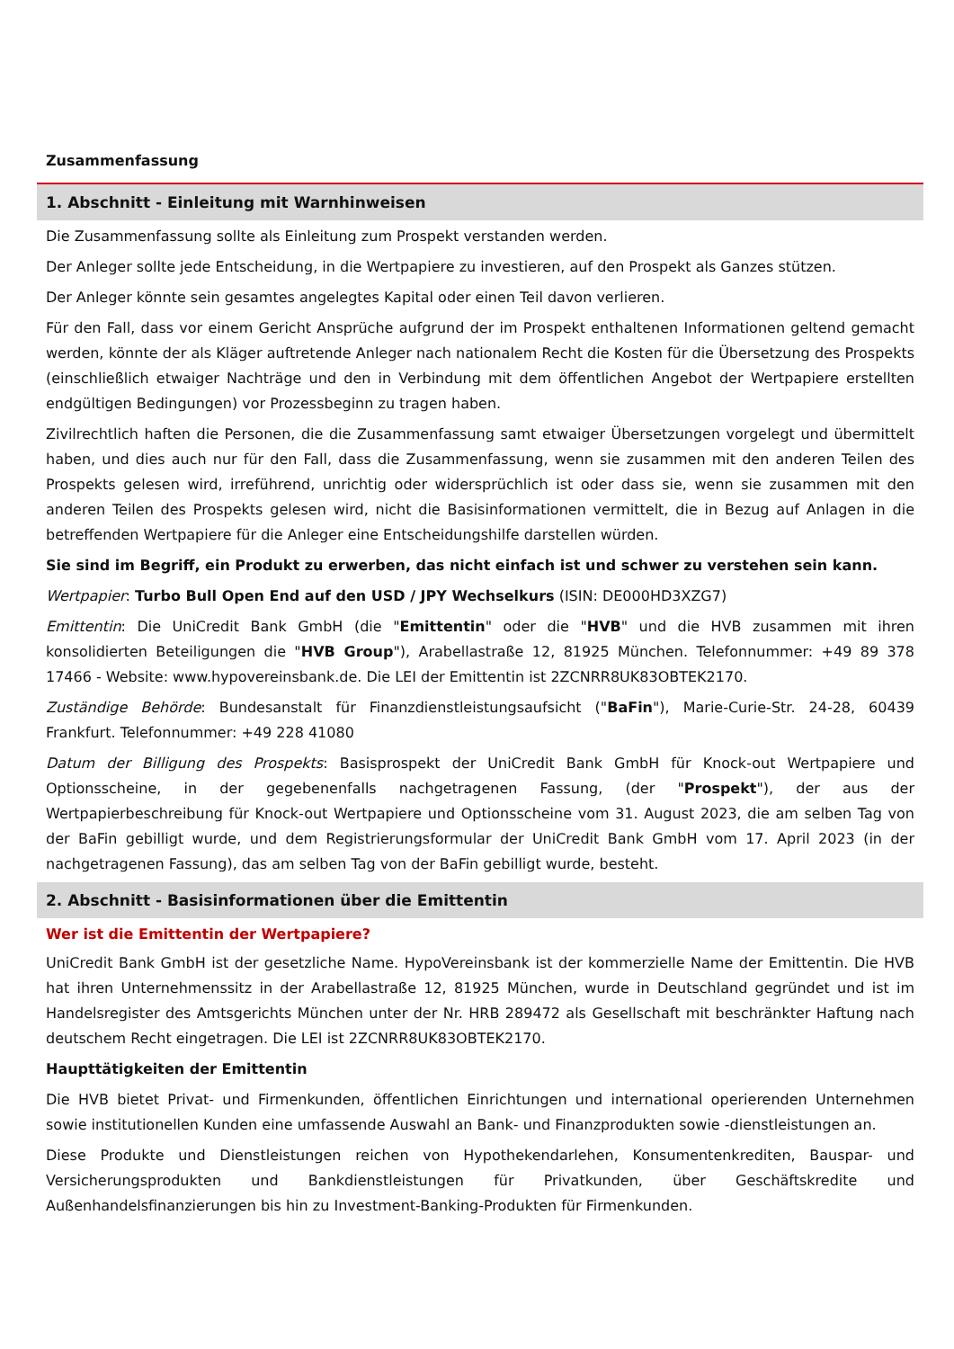Zusammenfassung
1. Abschnitt - Einleitung mit Warnhinweisen
Die Zusammenfassung sollte als Einleitung zum Prospekt verstanden werden.
Der Anleger sollte jede Entscheidung, in die Wertpapiere zu investieren, auf den Prospekt als Ganzes stützen.
Der Anleger könnte sein gesamtes angelegtes Kapital oder einen Teil davon verlieren.
Für den Fall, dass vor einem Gericht Ansprüche aufgrund der im Prospekt enthaltenen Informationen geltend gemacht werden, könnte der als Kläger auftretende Anleger nach nationalem Recht die Kosten für die Übersetzung des Prospekts (einschließlich etwaiger Nachträge und den in Verbindung mit dem öffentlichen Angebot der Wertpapiere erstellten endgültigen Bedingungen) vor Prozessbeginn zu tragen haben.
Zivilrechtlich haften die Personen, die die Zusammenfassung samt etwaiger Übersetzungen vorgelegt und übermittelt haben, und dies auch nur für den Fall, dass die Zusammenfassung, wenn sie zusammen mit den anderen Teilen des Prospekts gelesen wird, irreführend, unrichtig oder widersprüchlich ist oder dass sie, wenn sie zusammen mit den anderen Teilen des Prospekts gelesen wird, nicht die Basisinformationen vermittelt, die in Bezug auf Anlagen in die betreffenden Wertpapiere für die Anleger eine Entscheidungshilfe darstellen würden.
Sie sind im Begriff, ein Produkt zu erwerben, das nicht einfach ist und schwer zu verstehen sein kann.
Wertpapier: Turbo Bull Open End auf den USD / JPY Wechselkurs (ISIN: DE000HD3XZG7)
Emittentin: Die UniCredit Bank GmbH (die "Emittentin" oder die "HVB" und die HVB zusammen mit ihren konsolidierten Beteiligungen die "HVB Group"), Arabellastraße 12, 81925 München. Telefonnummer: +49 89 378 17466 - Website: www.hypovereinsbank.de. Die LEI der Emittentin ist 2ZCNRR8UK83OBTEK2170.
Zuständige Behörde: Bundesanstalt für Finanzdienstleistungsaufsicht ("BaFin"), Marie-Curie-Str. 24-28, 60439 Frankfurt. Telefonnummer: +49 228 41080
Datum der Billigung des Prospekts: Basisprospekt der UniCredit Bank GmbH für Knock-out Wertpapiere und Optionsscheine, in der gegebenenfalls nachgetragenen Fassung, (der "Prospekt"), der aus der Wertpapierbeschreibung für Knock-out Wertpapiere und Optionsscheine vom 31. August 2023, die am selben Tag von der BaFin gebilligt wurde, und dem Registrierungsformular der UniCredit Bank GmbH vom 17. April 2023 (in der nachgetragenen Fassung), das am selben Tag von der BaFin gebilligt wurde, besteht.
2. Abschnitt - Basisinformationen über die Emittentin
Wer ist die Emittentin der Wertpapiere?
UniCredit Bank GmbH ist der gesetzliche Name. HypoVereinsbank ist der kommerzielle Name der Emittentin. Die HVB hat ihren Unternehmenssitz in der Arabellastraße 12, 81925 München, wurde in Deutschland gegründet und ist im Handelsregister des Amtsgerichts München unter der Nr. HRB 289472 als Gesellschaft mit beschränkter Haftung nach deutschem Recht eingetragen. Die LEI ist 2ZCNRR8UK83OBTEK2170.
Haupttätigkeiten der Emittentin
Die HVB bietet Privat- und Firmenkunden, öffentlichen Einrichtungen und international operierenden Unternehmen sowie institutionellen Kunden eine umfassende Auswahl an Bank- und Finanzprodukten sowie -dienstleistungen an.
Diese Produkte und Dienstleistungen reichen von Hypothekendarlehen, Konsumentenkrediten, Bauspar- und Versicherungsprodukten und Bankdienstleistungen für Privatkunden, über Geschäftskredite und Außenhandelsfinanzierungen bis hin zu Investment-Banking-Produkten für Firmenkunden.